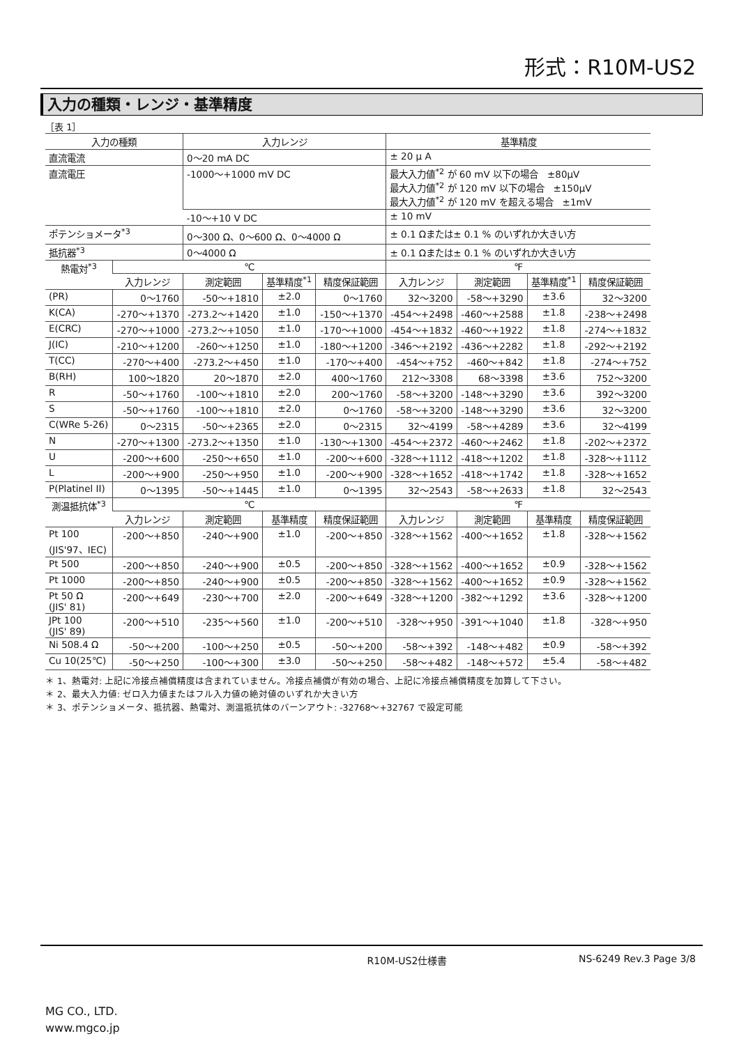形式：R10M-US2
入力の種類・レンジ・基準精度
［表 1］
| 入力の種類 | | 入力レンジ | | | 基準精度 | | | |
| --- | --- | --- | --- | --- | --- | --- | --- | --- |
| 直流電流 | | 0〜20 mA DC | | | ± 20 μ A | | | |
| 直流電圧 | | -1000〜+1000 mV DC | | | 最大入力値<sup>*2</sup> が 60 mV 以下の場合 ±80μV 最大入力値<sup>*2</sup> が 120 mV 以下の場合 ±150μV 最大入力値<sup>*2</sup> が 120 mV を超える場合 ±1mV | | | |
| | | -10〜+10 V DC | | | ± 10 mV | | | |
| ポテンショメータ<sup>*3</sup> | | 0〜300 Ω、0〜600 Ω、0〜4000 Ω | | | ± 0.1 Ωまたは± 0.1 % のいずれか大きい方 | | | |
| 抵抗器<sup>*3</sup> | | 0〜4000 Ω | | | ± 0.1 Ωまたは± 0.1 % のいずれか大きい方 | | | |
| 熱電対<sup>*3</sup> | ℃ | | | | ℉ | | | |
| | 入力レンジ | 測定範囲 | 基準精度<sup>*1</sup> | 精度保証範囲 | 入力レンジ | 測定範囲 | 基準精度<sup>*1</sup> | 精度保証範囲 |
| (PR) | 0〜1760 | -50〜+1810 | ±2.0 | 0〜1760 | 32〜3200 | -58〜+3290 | ±3.6 | 32〜3200 |
| K(CA) | -270〜+1370 | -273.2〜+1420 | ±1.0 | -150〜+1370 | -454〜+2498 | -460〜+2588 | ±1.8 | -238〜+2498 |
| E(CRC) | -270〜+1000 | -273.2〜+1050 | ±1.0 | -170〜+1000 | -454〜+1832 | -460〜+1922 | ±1.8 | -274〜+1832 |
| J(IC) | -210〜+1200 | -260〜+1250 | ±1.0 | -180〜+1200 | -346〜+2192 | -436〜+2282 | ±1.8 | -292〜+2192 |
| T(CC) | -270〜+400 | -273.2〜+450 | ±1.0 | -170〜+400 | -454〜+752 | -460〜+842 | ±1.8 | -274〜+752 |
| B(RH) | 100〜1820 | 20〜1870 | ±2.0 | 400〜1760 | 212〜3308 | 68〜3398 | ±3.6 | 752〜3200 |
| R | -50〜+1760 | -100〜+1810 | ±2.0 | 200〜1760 | -58〜+3200 | -148〜+3290 | ±3.6 | 392〜3200 |
| S | -50〜+1760 | -100〜+1810 | ±2.0 | 0〜1760 | -58〜+3200 | -148〜+3290 | ±3.6 | 32〜3200 |
| C(WRe 5-26) | 0〜2315 | -50〜+2365 | ±2.0 | 0〜2315 | 32〜4199 | -58〜+4289 | ±3.6 | 32〜4199 |
| N | -270〜+1300 | -273.2〜+1350 | ±1.0 | -130〜+1300 | -454〜+2372 | -460〜+2462 | ±1.8 | -202〜+2372 |
| U | -200〜+600 | -250〜+650 | ±1.0 | -200〜+600 | -328〜+1112 | -418〜+1202 | ±1.8 | -328〜+1112 |
| L | -200〜+900 | -250〜+950 | ±1.0 | -200〜+900 | -328〜+1652 | -418〜+1742 | ±1.8 | -328〜+1652 |
| P(Platinel II) | 0〜1395 | -50〜+1445 | ±1.0 | 0〜1395 | 32〜2543 | -58〜+2633 | ±1.8 | 32〜2543 |
| 測温抵抗体<sup>*3</sup> | ℃ | | | | ℉ | | | |
| | 入力レンジ | 測定範囲 | 基準精度 | 精度保証範囲 | 入力レンジ | 測定範囲 | 基準精度 | 精度保証範囲 |
| Pt 100 (JIS'97、IEC) | -200〜+850 | -240〜+900 | ±1.0 | -200〜+850 | -328〜+1562 | -400〜+1652 | ±1.8 | -328〜+1562 |
| Pt 500 | -200〜+850 | -240〜+900 | ±0.5 | -200〜+850 | -328〜+1562 | -400〜+1652 | ±0.9 | -328〜+1562 |
| Pt 1000 | -200〜+850 | -240〜+900 | ±0.5 | -200〜+850 | -328〜+1562 | -400〜+1652 | ±0.9 | -328〜+1562 |
| Pt 50 Ω (JIS' 81) | -200〜+649 | -230〜+700 | ±2.0 | -200〜+649 | -328〜+1200 | -382〜+1292 | ±3.6 | -328〜+1200 |
| JPt 100 (JIS' 89) | -200〜+510 | -235〜+560 | ±1.0 | -200〜+510 | -328〜+950 | -391〜+1040 | ±1.8 | -328〜+950 |
| Ni 508.4 Ω | -50〜+200 | -100〜+250 | ±0.5 | -50〜+200 | -58〜+392 | -148〜+482 | ±0.9 | -58〜+392 |
| Cu 10(25℃) | -50〜+250 | -100〜+300 | ±3.0 | -50〜+250 | -58〜+482 | -148〜+572 | ±5.4 | -58〜+482 |
＊ 1、熱電対: 上記に冷接点補償精度は含まれていません。冷接点補償が有効の場合、上記に冷接点補償精度を加算して下さい。
＊ 2、最大入力値: ゼロ入力値またはフル入力値の絶対値のいずれか大きい方
＊ 3、ポテンショメータ、抵抗器、熱電対、測温抵抗体のバーンアウト: -32768〜+32767 で設定可能
R10M-US2仕様書 NS-6249 Rev.3 Page 3/8
MG CO., LTD.
www.mgco.jp